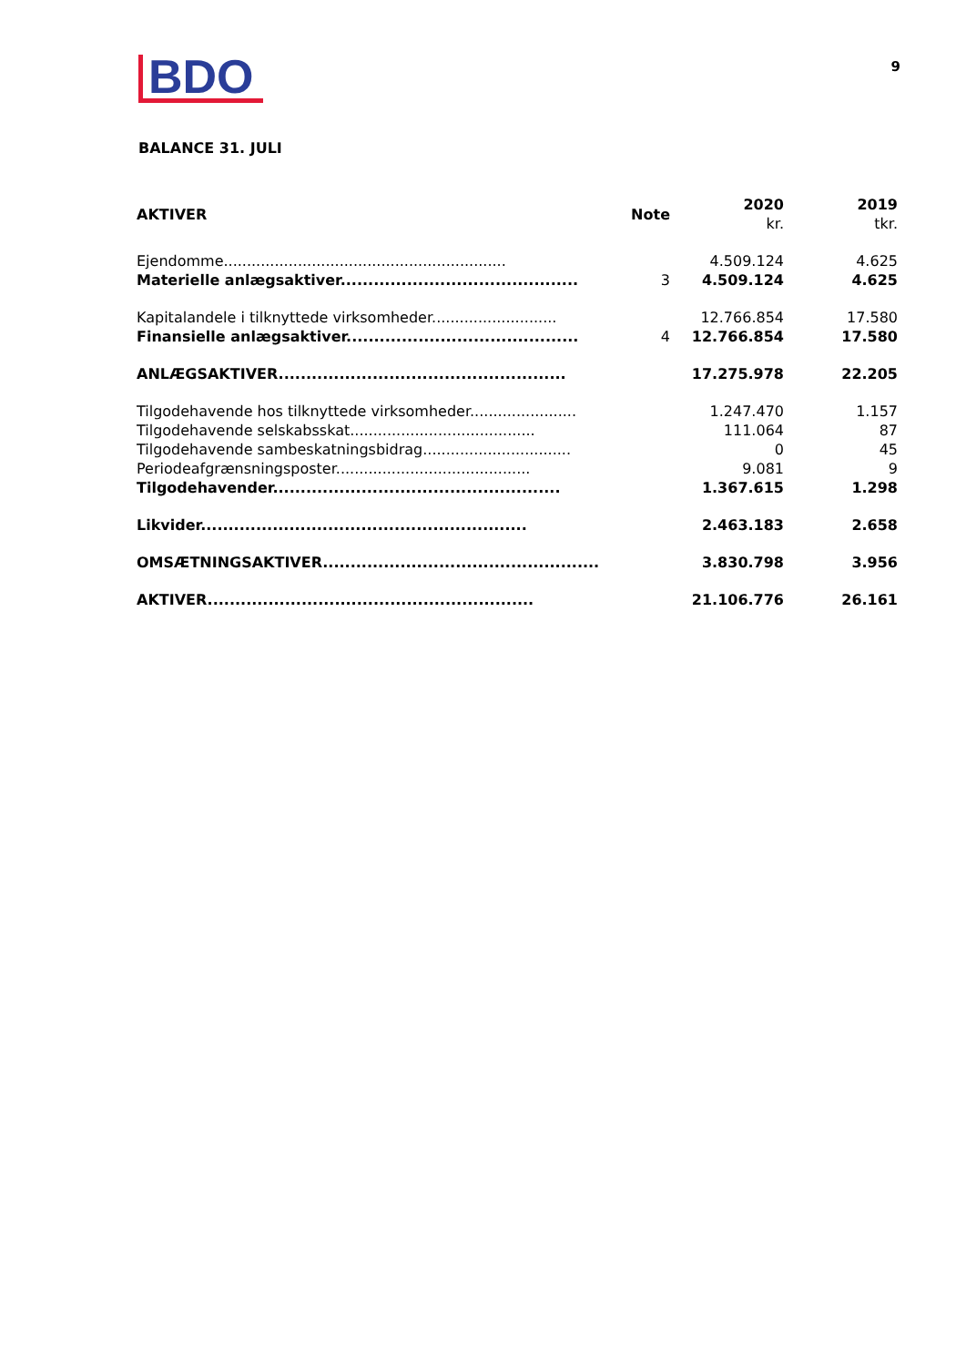BDO
9
BALANCE 31. JULI
| AKTIVER | Note | 2020 kr. | 2019 tkr. |
| --- | --- | --- | --- |
| Ejendomme............................................................. | | 4.509.124 | 4.625 |
| Materielle anlægsaktiver........................................... | 3 | 4.509.124 | 4.625 |
| Kapitalandele i tilknyttede virksomheder........................... | | 12.766.854 | 17.580 |
| Finansielle anlægsaktiver.......................................... | 4 | 12.766.854 | 17.580 |
| ANLÆGSAKTIVER.................................................... | | 17.275.978 | 22.205 |
| Tilgodehavende hos tilknyttede virksomheder....................... | | 1.247.470 | 1.157 |
| Tilgodehavende selskabsskat........................................ | | 111.064 | 87 |
| Tilgodehavende sambeskatningsbidrag................................ | | 0 | 45 |
| Periodeafgrænsningsposter.......................................... | | 9.081 | 9 |
| Tilgodehavender.................................................... | | 1.367.615 | 1.298 |
| Likvider........................................................... | | 2.463.183 | 2.658 |
| OMSÆTNINGSAKTIVER.................................................. | | 3.830.798 | 3.956 |
| AKTIVER........................................................... | | 21.106.776 | 26.161 |